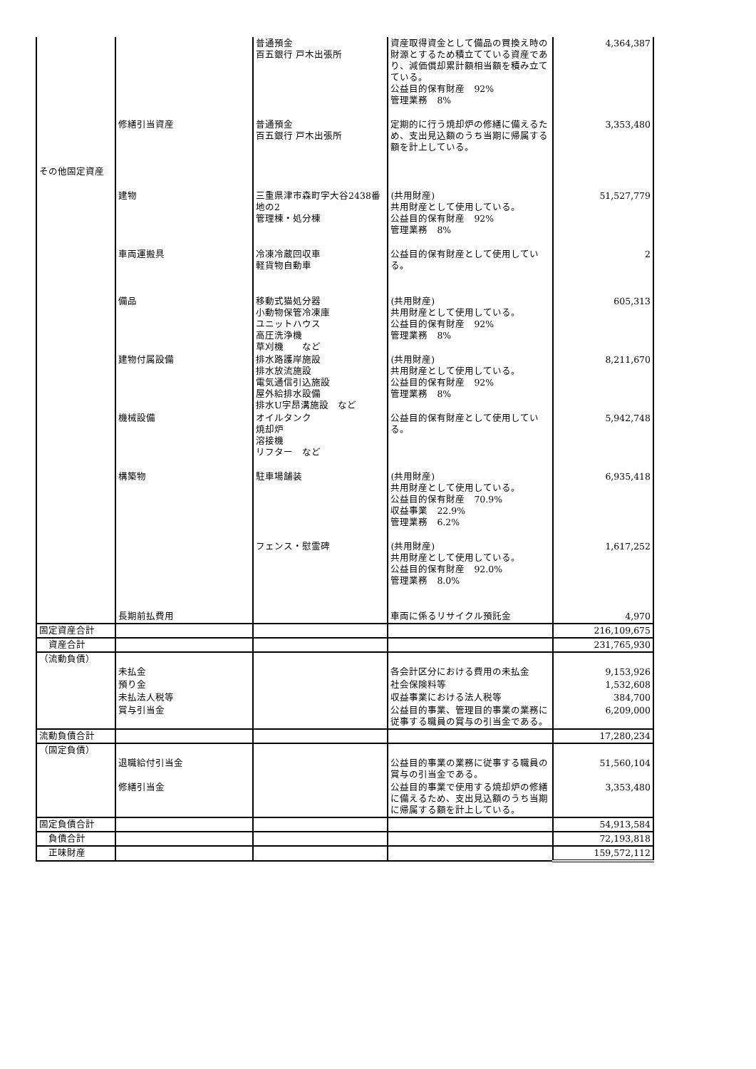| | | 普通預金 百五銀行 戸木出張所 | 資産取得資金として備品の買換え時の財源とするため積立てている資産であり、減価償却累計額相当額を積み立てている。 公益目的保有財産 92% 管理業務 8% | 4,364,387 |
| | 修繕引当資産 | 普通預金 百五銀行 戸木出張所 | 定期的に行う焼却炉の修繕に備えるため、支出見込額のうち当期に帰属する額を計上している。 | 3,353,480 |
| その他固定資産 | | | | |
| | 建物 | 三重県津市森町字大谷2438番地の2 管理棟・処分棟 | (共用財産) 共用財産として使用している。 公益目的保有財産 92% 管理業務 8% | 51,527,779 |
| | 車両運搬具 | 冷凍冷蔵回収車 軽貨物自動車 | 公益目的保有財産として使用している。 | 2 |
| | 備品 | 移動式猫処分器 小動物保管冷凍庫 ユニットハウス 高圧洗浄機 草刈機 など | (共用財産) 共用財産として使用している。 公益目的保有財産 92% 管理業務 8% | 605,313 |
| | 建物付属設備 | 排水路護岸施設 排水放流施設 電気通信引込施設 屋外給排水設備 排水U字昂溝施設 など | (共用財産) 共用財産として使用している。 公益目的保有財産 92% 管理業務 8% | 8,211,670 |
| | 機械設備 | オイルタンク 焼却炉 溶接機 リフター など | 公益目的保有財産として使用している。 | 5,942,748 |
| | 構築物 | 駐車場舗装 | (共用財産) 共用財産として使用している。 公益目的保有財産 70.9% 収益事業 22.9% 管理業務 6.2% | 6,935,418 |
| | | フェンス・慰霊碑 | (共用財産) 共用財産として使用している。 公益目的保有財産 92.0% 管理業務 8.0% | 1,617,252 |
| | 長期前払費用 | | 車両に係るリサイクル預託金 | 4,970 |
| 固定資産合計 | | | | 216,109,675 |
| 資産合計 | | | | 231,765,930 |
| （流動負債） | | | | |
| | 未払金 | | 各会計区分における費用の未払金 | 9,153,926 |
| | 預り金 | | 社会保険料等 | 1,532,608 |
| | 未払法人税等 | | 収益事業における法人税等 | 384,700 |
| | 賞与引当金 | | 公益目的事業、管理目的事業の業務に従事する職員の賞与の引当金である。 | 6,209,000 |
| 流動負債合計 | | | | 17,280,234 |
| （固定負債） | | | | |
| | 退職給付引当金 | | 公益目的事業の業務に従事する職員の賞与の引当金である。 | 51,560,104 |
| | 修繕引当金 | | 公益目的事業で使用する焼却炉の修繕に備えるため、支出見込額のうち当期に帰属する額を計上している。 | 3,353,480 |
| 固定負債合計 | | | | 54,913,584 |
| 負債合計 | | | | 72,193,818 |
| 正味財産 | | | | 159,572,112 |